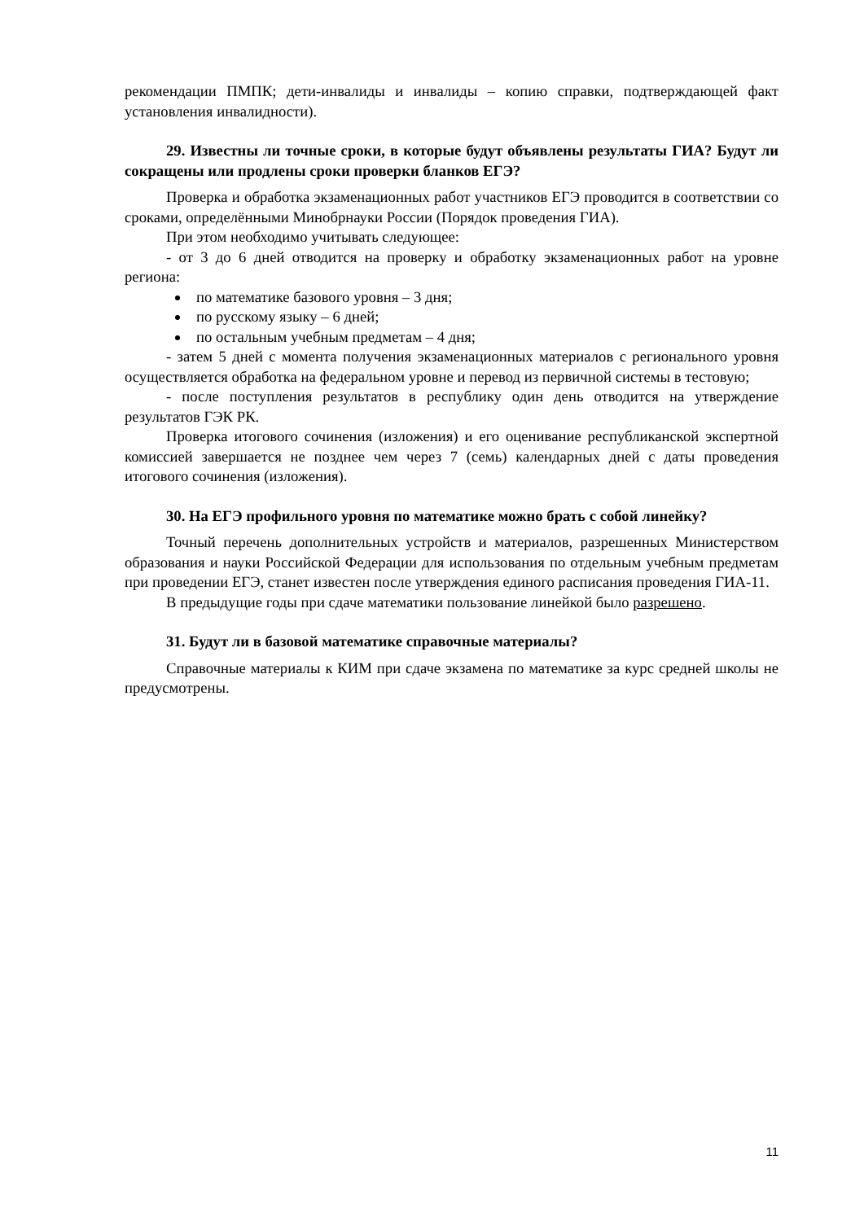рекомендации ПМПК; дети-инвалиды и инвалиды – копию справки, подтверждающей факт установления инвалидности).
29. Известны ли точные сроки, в которые будут объявлены результаты ГИА? Будут ли сокращены или продлены сроки проверки бланков ЕГЭ?
Проверка и обработка экзаменационных работ участников ЕГЭ проводится в соответствии со сроками, определёнными Минобрнауки России (Порядок проведения ГИА).
При этом необходимо учитывать следующее:
- от 3 до 6 дней отводится на проверку и обработку экзаменационных работ на уровне региона:
по математике базового уровня – 3 дня;
по русскому языку – 6 дней;
по остальным учебным предметам – 4 дня;
- затем 5 дней с момента получения экзаменационных материалов с регионального уровня осуществляется обработка на федеральном уровне и перевод из первичной системы в тестовую;
- после поступления результатов в республику один день отводится на утверждение результатов ГЭК РК.
Проверка итогового сочинения (изложения) и его оценивание республиканской экспертной комиссией завершается не позднее чем через 7 (семь) календарных дней с даты проведения итогового сочинения (изложения).
30. На ЕГЭ профильного уровня по математике можно брать с собой линейку?
Точный перечень дополнительных устройств и материалов, разрешенных Министерством образования и науки Российской Федерации для использования по отдельным учебным предметам при проведении ЕГЭ, станет известен после утверждения единого расписания проведения ГИА-11.
В предыдущие годы при сдаче математики пользование линейкой было разрешено.
31. Будут ли в базовой математике справочные материалы?
Справочные материалы к КИМ при сдаче экзамена по математике за курс средней школы не предусмотрены.
11